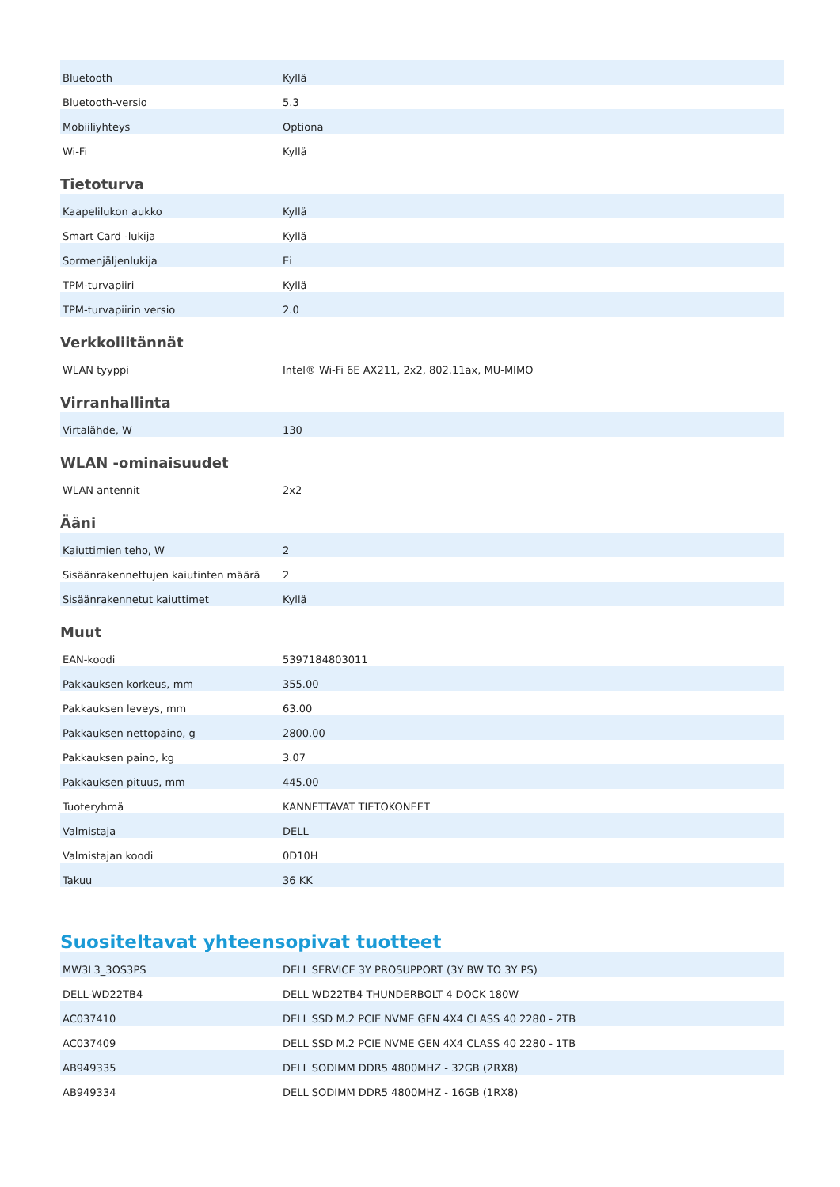| Bluetooth | Kyllä |
| Bluetooth-versio | 5.3 |
| Mobiiliyhteys | Optiona |
| Wi-Fi | Kyllä |
Tietoturva
| Kaapelilukon aukko | Kyllä |
| Smart Card -lukija | Kyllä |
| Sormenjäljenlukija | Ei |
| TPM-turvapiiri | Kyllä |
| TPM-turvapiirin versio | 2.0 |
Verkkoliitännät
| WLAN tyyppi | Intel® Wi-Fi 6E AX211, 2x2, 802.11ax, MU-MIMO |
Virranhallinta
| Virtalähde, W | 130 |
WLAN -ominaisuudet
| WLAN antennit | 2x2 |
Ääni
| Kaiuttimien teho, W | 2 |
| Sisäänrakennettujen kaiutinten määrä | 2 |
| Sisäänrakennetut kaiuttimet | Kyllä |
Muut
| EAN-koodi | 5397184803011 |
| Pakkauksen korkeus, mm | 355.00 |
| Pakkauksen leveys, mm | 63.00 |
| Pakkauksen nettopaino, g | 2800.00 |
| Pakkauksen paino, kg | 3.07 |
| Pakkauksen pituus, mm | 445.00 |
| Tuoteryhmä | KANNETTAVAT TIETOKONEET |
| Valmistaja | DELL |
| Valmistajan koodi | 0D10H |
| Takuu | 36 KK |
Suositeltavat yhteensopivat tuotteet
| MW3L3_3OS3PS | DELL SERVICE 3Y PROSUPPORT (3Y BW TO 3Y PS) |
| DELL-WD22TB4 | DELL WD22TB4 THUNDERBOLT 4 DOCK 180W |
| AC037410 | DELL SSD M.2 PCIE NVME GEN 4X4 CLASS 40 2280 - 2TB |
| AC037409 | DELL SSD M.2 PCIE NVME GEN 4X4 CLASS 40 2280 - 1TB |
| AB949335 | DELL SODIMM DDR5 4800MHZ - 32GB (2RX8) |
| AB949334 | DELL SODIMM DDR5 4800MHZ - 16GB (1RX8) |